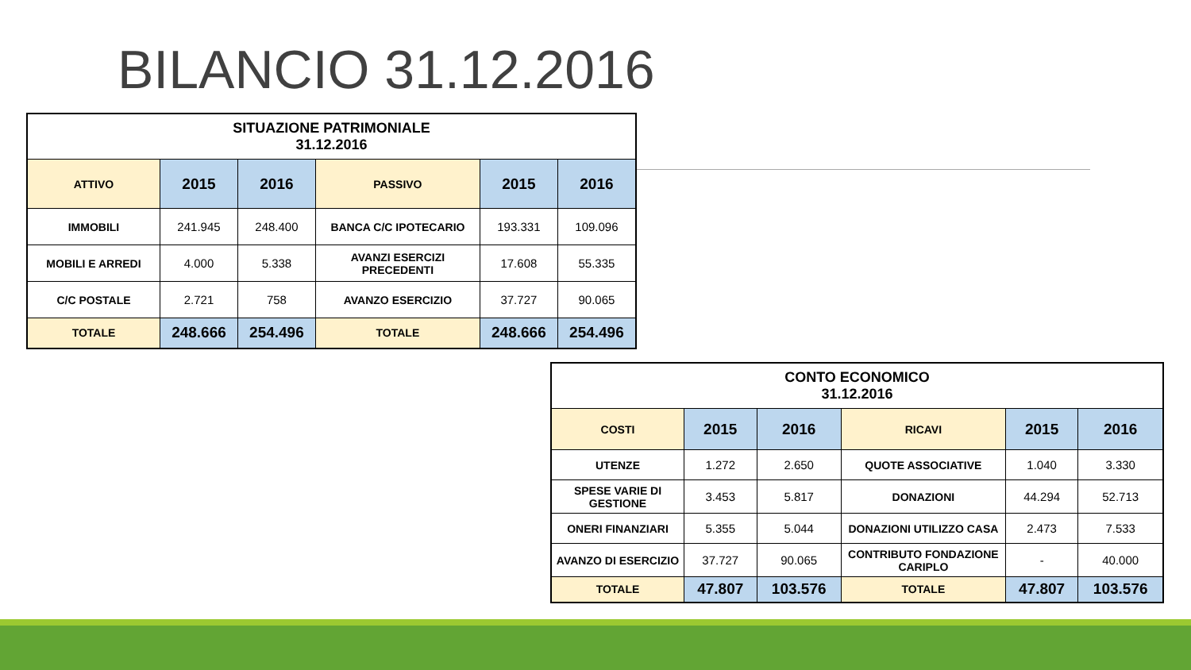BILANCIO 31.12.2016
| SITUAZIONE PATRIMONIALE 31.12.2016 | | | | | |
| --- | --- | --- | --- | --- | --- |
| ATTIVO | 2015 | 2016 | PASSIVO | 2015 | 2016 |
| IMMOBILI | 241.945 | 248.400 | BANCA C/C IPOTECARIO | 193.331 | 109.096 |
| MOBILI E ARREDI | 4.000 | 5.338 | AVANZI ESERCIZI PRECEDENTI | 17.608 | 55.335 |
| C/C POSTALE | 2.721 | 758 | AVANZO ESERCIZIO | 37.727 | 90.065 |
| TOTALE | 248.666 | 254.496 | TOTALE | 248.666 | 254.496 |
| CONTO ECONOMICO 31.12.2016 | | | | | |
| --- | --- | --- | --- | --- | --- |
| COSTI | 2015 | 2016 | RICAVI | 2015 | 2016 |
| UTENZE | 1.272 | 2.650 | QUOTE ASSOCIATIVE | 1.040 | 3.330 |
| SPESE VARIE DI GESTIONE | 3.453 | 5.817 | DONAZIONI | 44.294 | 52.713 |
| ONERI FINANZIARI | 5.355 | 5.044 | DONAZIONI UTILIZZO CASA | 2.473 | 7.533 |
| AVANZO DI ESERCIZIO | 37.727 | 90.065 | CONTRIBUTO FONDAZIONE CARIPLO | - | 40.000 |
| TOTALE | 47.807 | 103.576 | TOTALE | 47.807 | 103.576 |